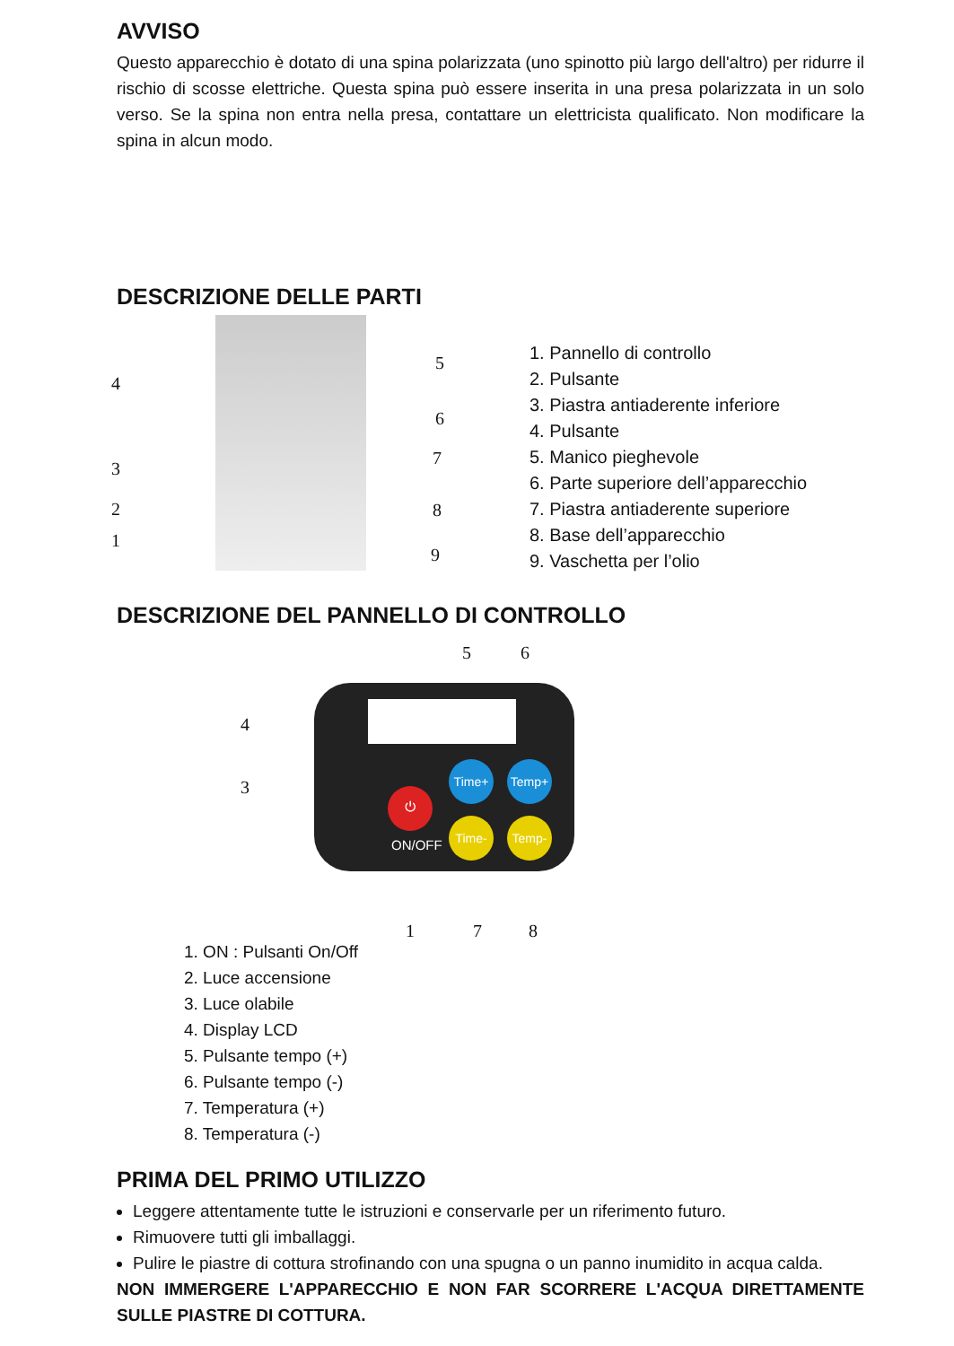AVVISO
Questo apparecchio è dotato di una spina polarizzata (uno spinotto più largo dell'altro) per ridurre il rischio di scosse elettriche. Questa spina può essere inserita in una presa polarizzata in un solo verso. Se la spina non entra nella presa, contattare un elettricista qualificato. Non modificare la spina in alcun modo.
DESCRIZIONE DELLE PARTI
4
3
2
1
5
6
7
8
9
1. Pannello di controllo
2. Pulsante
3. Piastra antiaderente inferiore
4. Pulsante
5. Manico pieghevole
6. Parte superiore dell’apparecchio
7. Piastra antiaderente superiore
8. Base dell’apparecchio
9. Vaschetta per l’olio
DESCRIZIONE DEL PANNELLO DI CONTROLLO
5 6
4
3
⏻
Time+ Temp+
Time- Temp-
ON/OFF
1 7 8
1. ON : Pulsanti On/Off
2. Luce accensione
3. Luce olabile
4. Display LCD
5. Pulsante tempo (+)
6. Pulsante tempo (-)
7. Temperatura (+)
8. Temperatura (-)
PRIMA DEL PRIMO UTILIZZO
Leggere attentamente tutte le istruzioni e conservarle per un riferimento futuro.
Rimuovere tutti gli imballaggi.
Pulire le piastre di cottura strofinando con una spugna o un panno inumidito in acqua calda.
NON IMMERGERE L'APPARECCHIO E NON FAR SCORRERE L'ACQUA DIRETTAMENTE SULLE PIASTRE DI COTTURA.